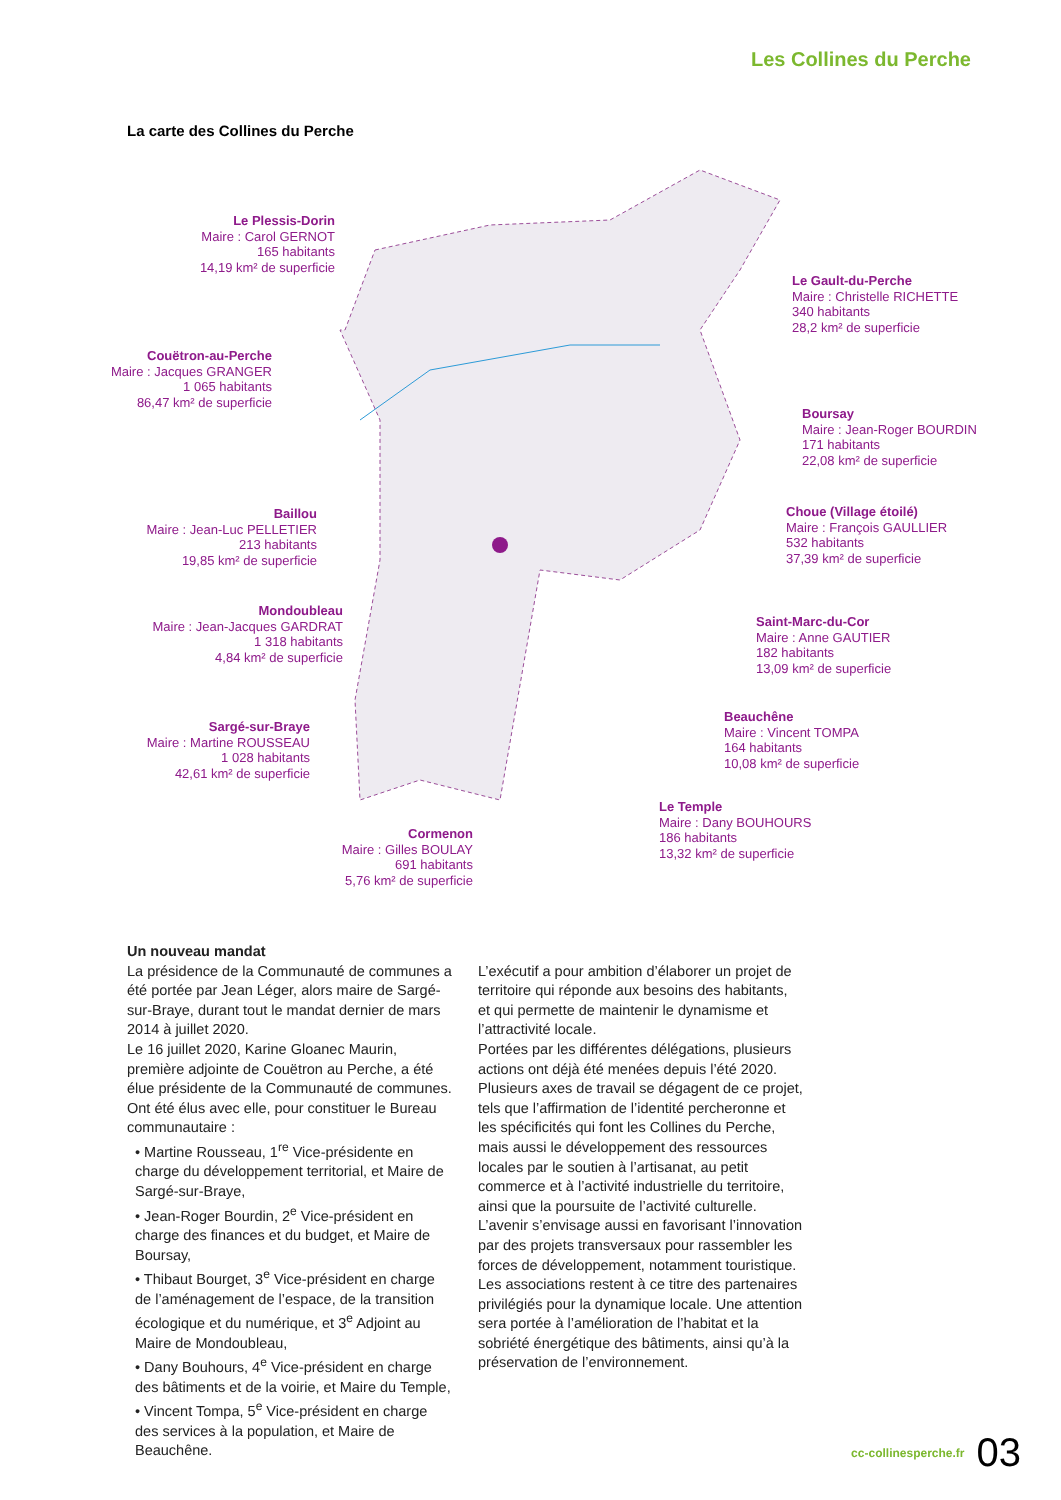Les Collines du Perche
La carte des Collines du Perche
Le Plessis-Dorin
Maire : Carol GERNOT
165 habitants
14,19 km² de superficie
Le Gault-du-Perche
Maire : Christelle RICHETTE
340 habitants
28,2 km² de superficie
Couëtron-au-Perche
Maire : Jacques GRANGER
1 065 habitants
86,47 km² de superficie
Boursay
Maire : Jean-Roger BOURDIN
171 habitants
22,08 km² de superficie
Baillou
Maire : Jean-Luc PELLETIER
213 habitants
19,85 km² de superficie
Choue (Village étoilé)
Maire : François GAULLIER
532 habitants
37,39 km² de superficie
Mondoubleau
Maire : Jean-Jacques GARDRAT
1 318 habitants
4,84 km² de superficie
Saint-Marc-du-Cor
Maire : Anne GAUTIER
182 habitants
13,09 km² de superficie
Beauchêne
Maire : Vincent TOMPA
164 habitants
10,08 km² de superficie
Sargé-sur-Braye
Maire : Martine ROUSSEAU
1 028 habitants
42,61 km² de superficie
Le Temple
Maire : Dany BOUHOURS
186 habitants
13,32 km² de superficie
Cormenon
Maire : Gilles BOULAY
691 habitants
5,76 km² de superficie
Un nouveau mandat
La présidence de la Communauté de communes a été portée par Jean Léger, alors maire de Sargé-sur-Braye, durant tout le mandat dernier de mars 2014 à juillet 2020.
Le 16 juillet 2020, Karine Gloanec Maurin, première adjointe de Couëtron au Perche, a été élue présidente de la Communauté de communes.
Ont été élus avec elle, pour constituer le Bureau communautaire :
• Martine Rousseau, 1<sup>re</sup> Vice-présidente en charge du développement territorial, et Maire de Sargé-sur-Braye,
• Jean-Roger Bourdin, 2<sup>e</sup> Vice-président en charge des finances et du budget, et Maire de Boursay,
• Thibaut Bourget, 3<sup>e</sup> Vice-président en charge de l’aménagement de l’espace, de la transition écologique et du numérique, et 3<sup>e</sup> Adjoint au Maire de Mondoubleau,
• Dany Bouhours, 4<sup>e</sup> Vice-président en charge des bâtiments et de la voirie, et Maire du Temple,
• Vincent Tompa, 5<sup>e</sup> Vice-président en charge des services à la population, et Maire de Beauchêne.
L’exécutif a pour ambition d’élaborer un projet de territoire qui réponde aux besoins des habitants, et qui permette de maintenir le dynamisme et l’attractivité locale.
Portées par les différentes délégations, plusieurs actions ont déjà été menées depuis l’été 2020. Plusieurs axes de travail se dégagent de ce projet, tels que l’affirmation de l’identité percheronne et les spécificités qui font les Collines du Perche, mais aussi le développement des ressources locales par le soutien à l’artisanat, au petit commerce et à l’activité industrielle du territoire, ainsi que la poursuite de l’activité culturelle.
L’avenir s’envisage aussi en favorisant l’innovation par des projets transversaux pour rassembler les forces de développement, notamment touristique. Les associations restent à ce titre des partenaires privilégiés pour la dynamique locale. Une attention sera portée à l’amélioration de l’habitat et la sobriété énergétique des bâtiments, ainsi qu’à la préservation de l’environnement.
cc-collinesperche.fr 03